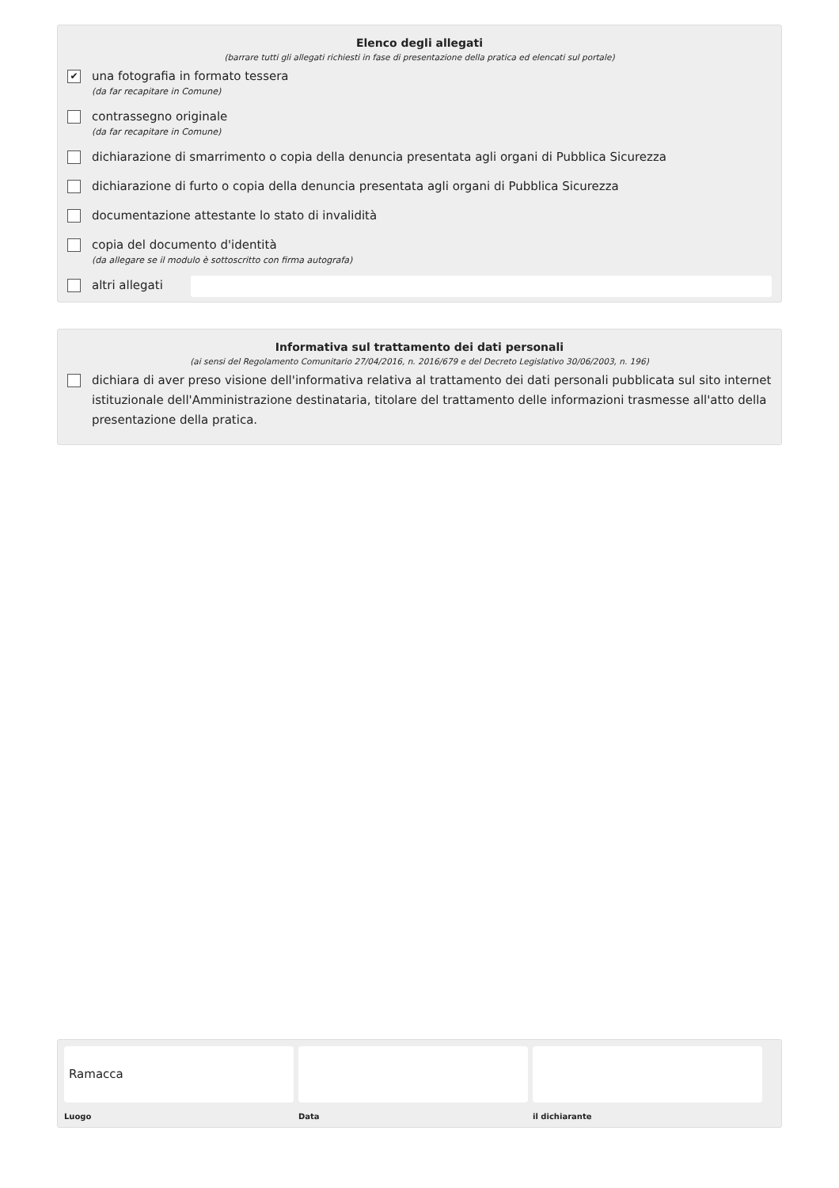Elenco degli allegati
(barrare tutti gli allegati richiesti in fase di presentazione della pratica ed elencati sul portale)
✔
una fotografia in formato tessera
(da far recapitare in Comune)
contrassegno originale
(da far recapitare in Comune)
dichiarazione di smarrimento o copia della denuncia presentata agli organi di Pubblica Sicurezza
dichiarazione di furto o copia della denuncia presentata agli organi di Pubblica Sicurezza
documentazione attestante lo stato di invalidità
copia del documento d'identità
(da allegare se il modulo è sottoscritto con firma autografa)
altri allegati
Informativa sul trattamento dei dati personali
(ai sensi del Regolamento Comunitario 27/04/2016, n. 2016/679 e del Decreto Legislativo 30/06/2003, n. 196)
dichiara di aver preso visione dell'informativa relativa al trattamento dei dati personali pubblicata sul sito internet istituzionale dell'Amministrazione destinataria, titolare del trattamento delle informazioni trasmesse all'atto della presentazione della pratica.
Ramacca
Luogo
Data il dichiarante